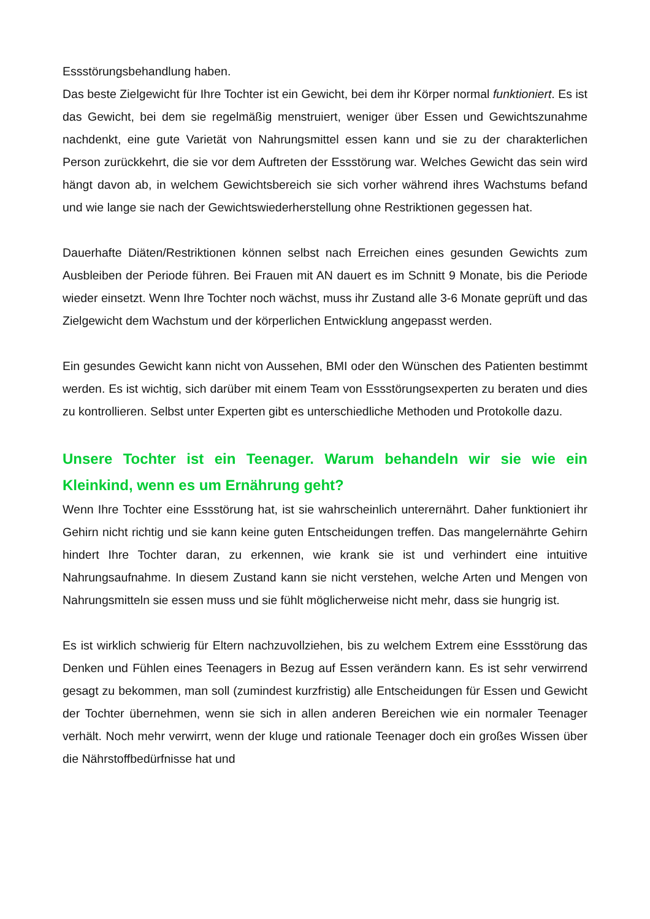Essstörungsbehandlung haben.
Das beste Zielgewicht für Ihre Tochter ist ein Gewicht, bei dem ihr Körper normal funktioniert. Es ist das Gewicht, bei dem sie regelmäßig menstruiert, weniger über Essen und Gewichtszunahme nachdenkt, eine gute Varietät von Nahrungsmittel essen kann und sie zu der charakterlichen Person zurückkehrt, die sie vor dem Auftreten der Essstörung war. Welches Gewicht das sein wird hängt davon ab, in welchem Gewichtsbereich sie sich vorher während ihres Wachstums befand und wie lange sie nach der Gewichtswiederherstellung ohne Restriktionen gegessen hat.
Dauerhafte Diäten/Restriktionen können selbst nach Erreichen eines gesunden Gewichts zum Ausbleiben der Periode führen. Bei Frauen mit AN dauert es im Schnitt 9 Monate, bis die Periode wieder einsetzt. Wenn Ihre Tochter noch wächst, muss ihr Zustand alle 3-6 Monate geprüft und das Zielgewicht dem Wachstum und der körperlichen Entwicklung angepasst werden.
Ein gesundes Gewicht kann nicht von Aussehen, BMI oder den Wünschen des Patienten bestimmt werden. Es ist wichtig, sich darüber mit einem Team von Essstörungsexperten zu beraten und dies zu kontrollieren. Selbst unter Experten gibt es unterschiedliche Methoden und Protokolle dazu.
Unsere Tochter ist ein Teenager. Warum behandeln wir sie wie ein Kleinkind, wenn es um Ernährung geht?
Wenn Ihre Tochter eine Essstörung hat, ist sie wahrscheinlich unterernährt. Daher funktioniert ihr Gehirn nicht richtig und sie kann keine guten Entscheidungen treffen. Das mangelernährte Gehirn hindert Ihre Tochter daran, zu erkennen, wie krank sie ist und verhindert eine intuitive Nahrungsaufnahme. In diesem Zustand kann sie nicht verstehen, welche Arten und Mengen von Nahrungsmitteln sie essen muss und sie fühlt möglicherweise nicht mehr, dass sie hungrig ist.
Es ist wirklich schwierig für Eltern nachzuvollziehen, bis zu welchem Extrem eine Essstörung das Denken und Fühlen eines Teenagers in Bezug auf Essen verändern kann. Es ist sehr verwirrend gesagt zu bekommen, man soll (zumindest kurzfristig) alle Entscheidungen für Essen und Gewicht der Tochter übernehmen, wenn sie sich in allen anderen Bereichen wie ein normaler Teenager verhält. Noch mehr verwirrt, wenn der kluge und rationale Teenager doch ein großes Wissen über die Nährstoffbedürfnisse hat und